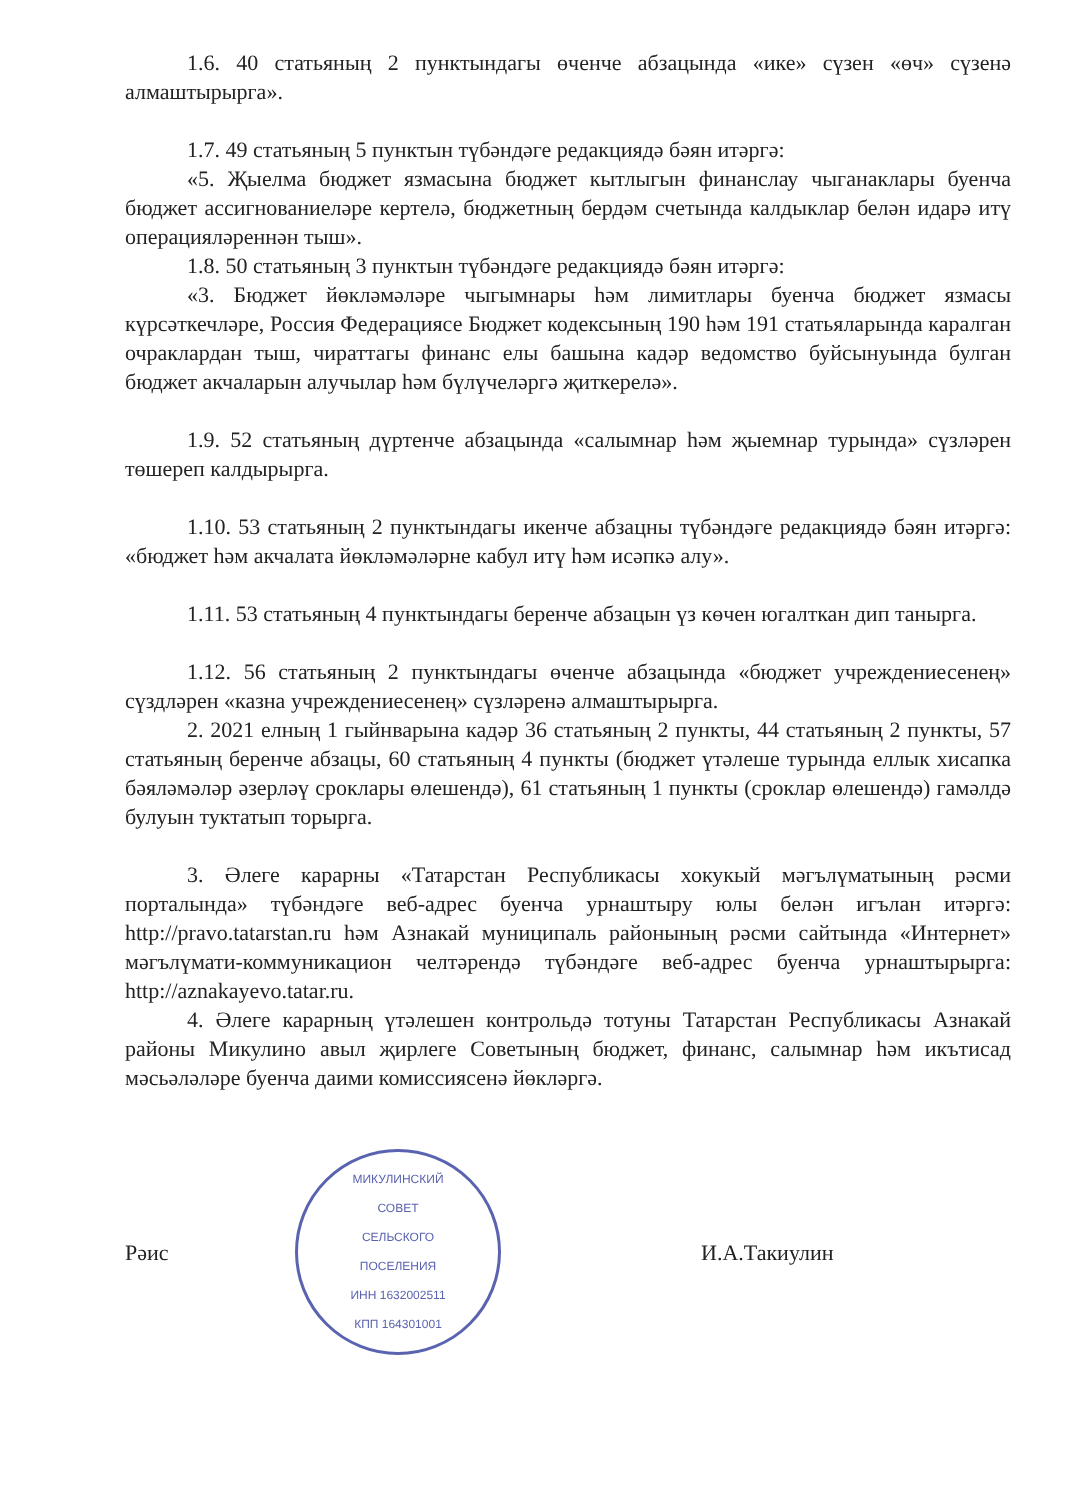1.6. 40 статьяның 2 пунктындагы өченче абзацында «ике» сүзен «өч» сүзенә алмаштырырга».
1.7. 49 статьяның 5 пунктын түбәндәге редакциядә бәян итәргә:
«5. Җыелма бюджет язмасына бюджет кытлыгын финанслау чыганаклары буенча бюджет ассигнованиеләре кертелә, бюджетның бердәм счетында калдыклар белән идарә итү операцияләреннән тыш».
1.8. 50 статьяның 3 пунктын түбәндәге редакциядә бәян итәргә:
«3. Бюджет йөкләмәләре чыгымнары һәм лимитлары буенча бюджет язмасы күрсәткечләре, Россия Федерациясе Бюджет кодексының 190 һәм 191 статьяларында каралган очраклардан тыш, чираттагы финанс елы башына кадәр ведомство буйсынуында булган бюджет акчаларын алучылар һәм бүлүчеләргә җиткерелә».
1.9. 52 статьяның дүртенче абзацында «салымнар һәм җыемнар турында» сүзләрен төшереп калдырырга.
1.10. 53 статьяның 2 пунктындагы икенче абзацны түбәндәге редакциядә бәян итәргә: «бюджет һәм акчалата йөкләмәләрне кабул итү һәм исәпкә алу».
1.11. 53 статьяның 4 пунктындагы беренче абзацын үз көчен югалткан дип танырга.
1.12. 56 статьяның 2 пунктындагы өченче абзацында «бюджет учреждениесенең» сүздләрен «казна учреждениесенең» сүзләренә алмаштырырга.
2. 2021 елның 1 гыйнварына кадәр 36 статьяның 2 пункты, 44 статьяның 2 пункты, 57 статьяның беренче абзацы, 60 статьяның 4 пункты (бюджет үтәлеше турында еллык хисапка бәяләмәләр әзерләү сроклары өлешендә), 61 статьяның 1 пункты (сроклар өлешендә) гамәлдә булуын туктатып торырга.
3. Әлеге карарны «Татарстан Республикасы хокукый мәгълүматының рәсми порталында» түбәндәге веб-адрес буенча урнаштыру юлы белән игълан итәргә: http://pravo.tatarstan.ru һәм Азнакай муниципаль районының рәсми сайтында «Интернет» мәгълүмати-коммуникацион челтәрендә түбәндәге веб-адрес буенча урнаштырырга: http://aznakayevo.tatar.ru.
4. Әлеге карарның үтәлешен контрольдә тотуны Татарстан Республикасы Азнакай районы Микулино авыл җирлеге Советының бюджет, финанс, салымнар һәм икътисад мәсьәләләре буенча даими комиссиясенә йөкләргә.
Рәис
МИКУЛИНСКИЙ
СОВЕТ
СЕЛЬСКОГО
ПОСЕЛЕНИЯ
ИНН 1632002511
КПП 164301001
И.А.Такиулин